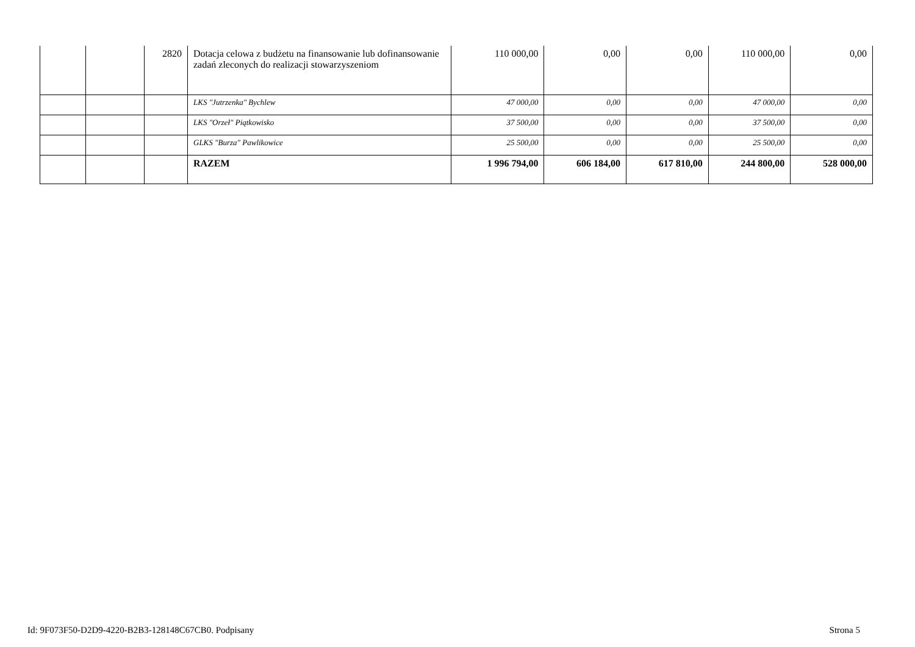| | | 2820 | Dotacja celowa z budżetu na finansowanie lub dofinansowanie zadań zleconych do realizacji stowarzyszeniom | 110 000,00 | 0,00 | 0,00 | 110 000,00 | 0,00 |
| | | | LKS "Jutrzenka" Bychlew | 47 000,00 | 0,00 | 0,00 | 47 000,00 | 0,00 |
| | | | LKS "Orzeł" Piątkowisko | 37 500,00 | 0,00 | 0,00 | 37 500,00 | 0,00 |
| | | | GLKS "Burza" Pawlikowice | 25 500,00 | 0,00 | 0,00 | 25 500,00 | 0,00 |
| | | | RAZEM | 1 996 794,00 | 606 184,00 | 617 810,00 | 244 800,00 | 528 000,00 |
Id: 9F073F50-D2D9-4220-B2B3-128148C67CB0. Podpisany Strona 5